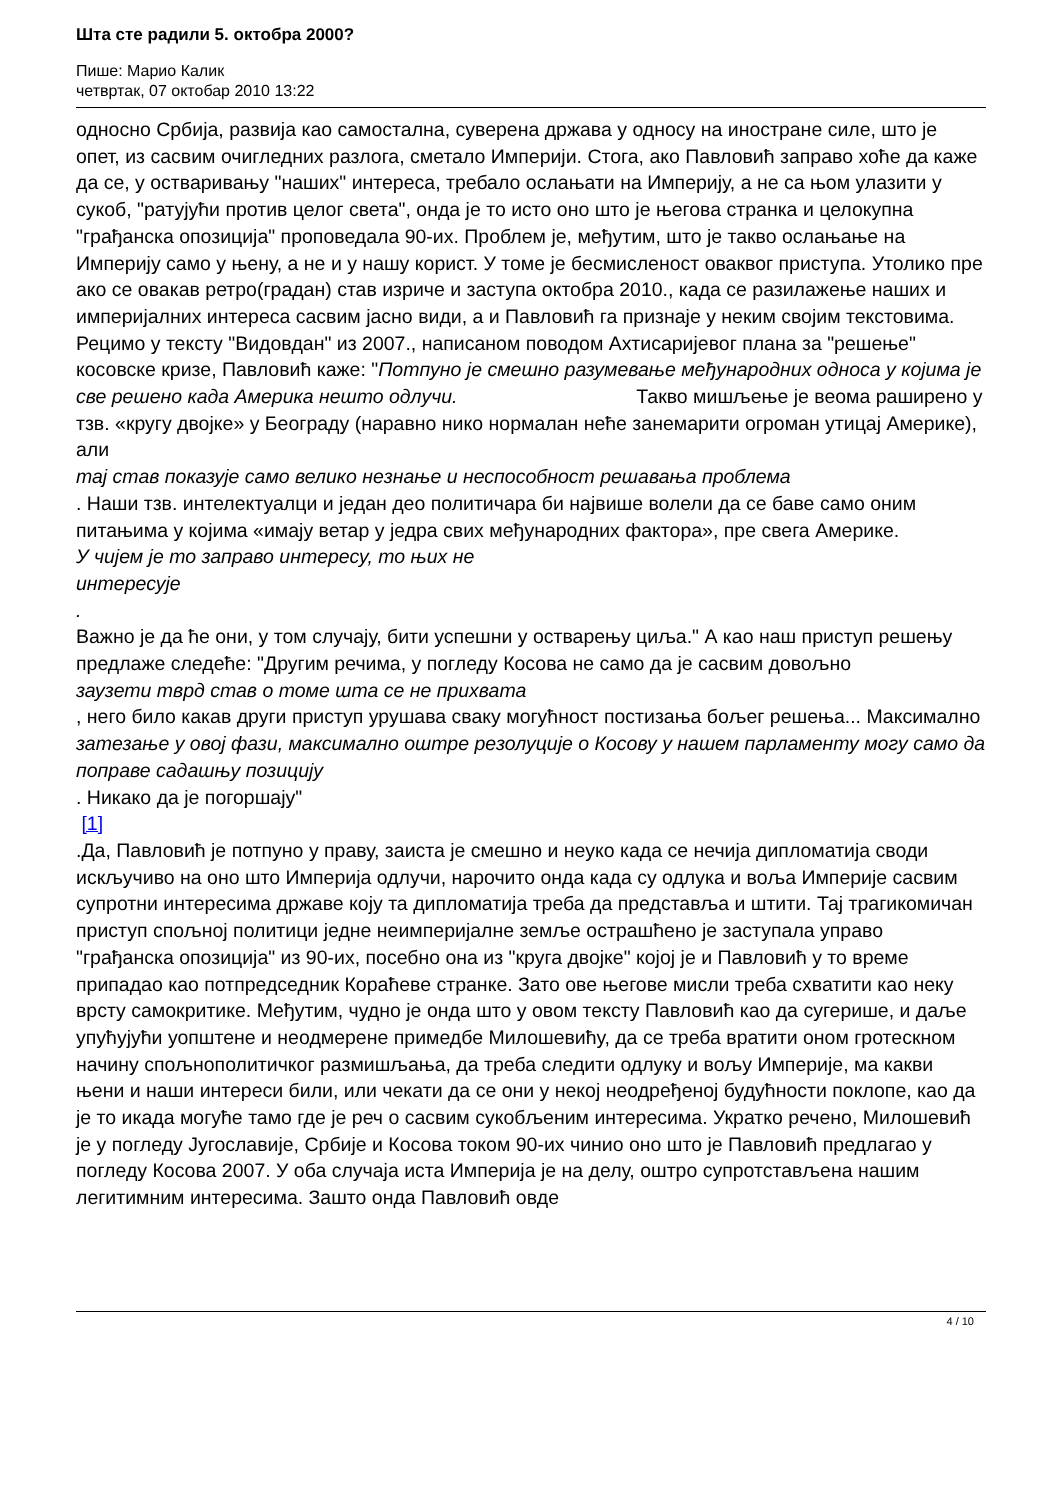Шта сте радили 5. октобра 2000?
Пише: Марио Калик
четвртак, 07 октобар 2010 13:22
односно Србија, развија као самостална, суверена држава у односу на иностране силе, што је опет, из сасвим очигледних разлога, сметало Империји. Стога, ако Павловић заправо хоће да каже да се, у остваривању "наших" интереса, требало ослањати на Империју, а не са њом улазити у сукоб, "ратујући против целог света", онда је то исто оно што је његова странка и целокупна "грађанска опозиција" проповедала 90-их. Проблем је, међутим, што је такво ослањање на Империју само у њену, а не и у нашу корист. У томе је бесмисленост оваквог приступа. Утолико пре ако се овакав ретро(градан) став изриче и заступа октобра 2010., када се разилажење наших и империјалних интереса сасвим јасно види, а и Павловић га признаје у неким својим текстовима. Рецимо у тексту "Видовдан" из 2007., написаном поводом Ахтисаријевог плана за "решење" косовске кризе, Павловић каже: "Потпуно је смешно разумевање међународних односа у којима је све решено када Америка нешто одлучи. Такво мишљење је веома раширено у тзв. «кругу двојке» у Београду (наравно нико нормалан неће занемарити огроман утицај Америке), али
тај став показује само велико незнање и неспособност решавања проблема
. Наши тзв. интелектуалци и један део политичара би највише волели да се баве само оним питањима у којима «имају ветар у једра свих међународних фактора», пре свега Америке.
У чијем је то заправо интересу, то њих не
интересује
.
Важно је да ће они, у том случају, бити успешни у остварењу циља." А као наш приступ решењу предлаже следеће: "Другим речима, у погледу Косова не само да је сасвим довољно
заузети тврд став о томе шта се не прихвата
, него било какав други приступ урушава сваку могућност постизања бољег решења... Максимално
затезање у овој фази, максимално оштре резолуције о Косову у нашем парламенту могу само да поправе садашњу позицију
. Никако да је погоршају"
[1]
.Да, Павловић је потпуно у праву, заиста је смешно и неуко када се нечија дипломатија своди искључиво на оно што Империја одлучи, нарочито онда када су одлука и воља Империје сасвим супротни интересима државе коју та дипломатија треба да представља и штити. Тај трагикомичан приступ спољној политици једне неимперијалне земље острашћено је заступала управо "грађанска опозиција" из 90-их, посебно она из "круга двојке" којој је и Павловић у то време припадао као потпредседник Кораћеве странке. Зато ове његове мисли треба схватити као неку врсту самокритике. Међутим, чудно је онда што у овом тексту Павловић као да сугерише, и даље упућујући уопштене и неодмерене примедбе Милошевићу, да се треба вратити оном гротескном начину спољнополитичког размишљања, да треба следити одлуку и вољу Империје, ма какви њени и наши интереси били, или чекати да се они у некој неодређеној будућности поклопе, као да је то икада могуће тамо где је реч о сасвим сукобљеним интересима. Укратко речено, Милошевић је у погледу Југославије, Србије и Косова током 90-их чинио оно што је Павловић предлагао у погледу Косова 2007. У оба случаја иста Империја је на делу, оштро супротстављена нашим легитимним интересима. Зашто онда Павловић овде
4 / 10